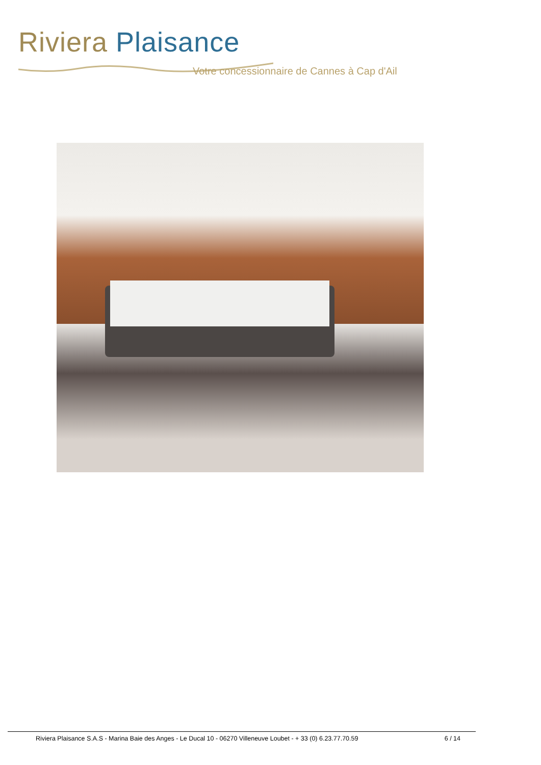Riviera Plaisance
Votre concessionnaire de Cannes à Cap d'Ail
Riviera Plaisance S.A.S - Marina Baie des Anges - Le Ducal 10 - 06270 Villeneuve Loubet - + 33 (0) 6.23.77.70.59 6 / 14